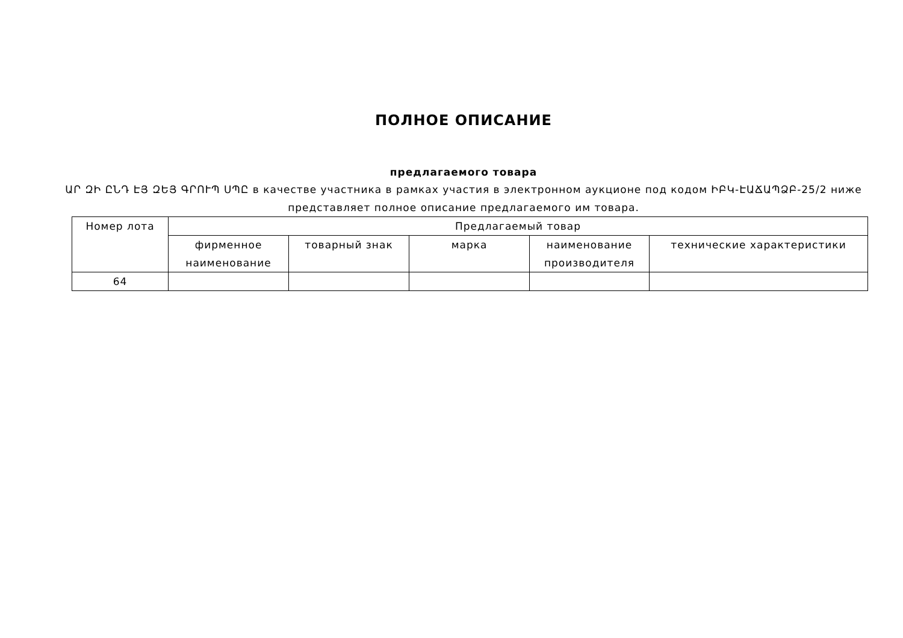ПОЛНОЕ ОПИСАНИЕ
предлагаемого товара
ԱՐ ԶԻ ԸՆԴ ԷՅ ԶԵՅ ԳՐՈՒՊ ՍՊԸ в качестве участника в рамках участия в электронном аукционе под кодом ԻԲԿ-ԷԱՃԱՊՁԲ-25/2 ниже представляет полное описание предлагаемого им товара.
| Номер лота | Предлагаемый товар | | | | |
| --- | --- | --- | --- | --- | --- |
| | фирменное наименование | товарный знак | марка | наименование производителя | технические характеристики |
| 64 | | | | | |